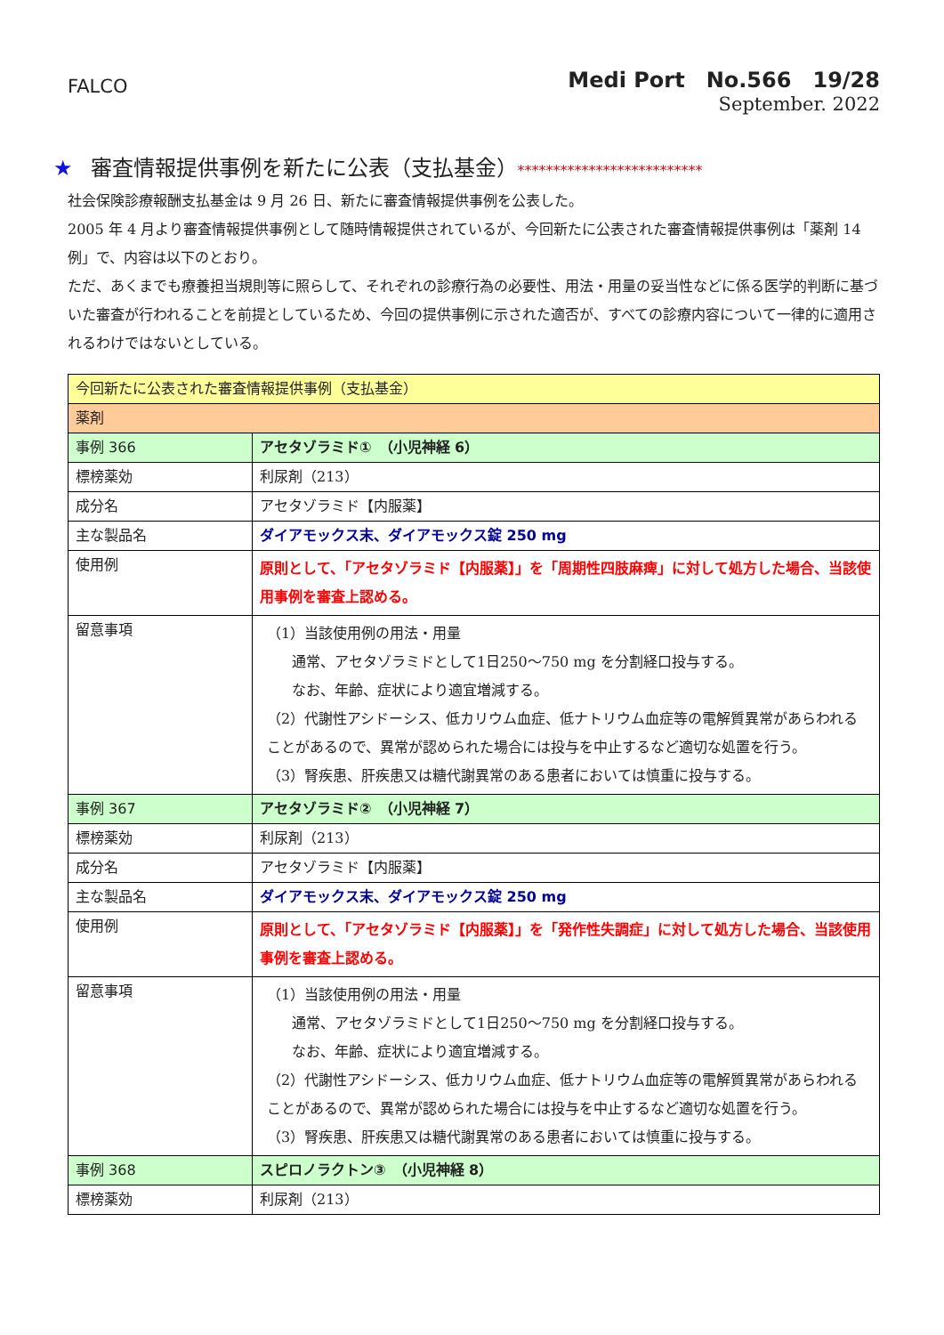FALCO
Medi Port　No.566　19/28
September. 2022
★ 審査情報提供事例を新たに公表（支払基金）**************************
社会保険診療報酬支払基金は 9 月 26 日、新たに審査情報提供事例を公表した。
2005 年 4 月より審査情報提供事例として随時情報提供されているが、今回新たに公表された審査情報提供事例は「薬剤 14 例」で、内容は以下のとおり。
ただ、あくまでも療養担当規則等に照らして、それぞれの診療行為の必要性、用法・用量の妥当性などに係る医学的判断に基づいた審査が行われることを前提としているため、今回の提供事例に示された適否が、すべての診療内容について一律的に適用されるわけではないとしている。
| 今回新たに公表された審査情報提供事例（支払基金） | |
| 薬剤 | |
| 事例 366 | アセタゾラミド① （小児神経 6） |
| 標榜薬効 | 利尿剤（213） |
| 成分名 | アセタゾラミド【内服薬】 |
| 主な製品名 | ダイアモックス末、ダイアモックス錠 250 mg |
| 使用例 | 原則として、「アセタゾラミド【内服薬】」を「周期性四肢麻痺」に対して処方した場合、当該使用事例を審査上認める。 |
| 留意事項 | （1）当該使用例の用法・用量 通常、アセタゾラミドとして1日250～750 mg を分割経口投与する。 なお、年齢、症状により適宜増減する。 （2）代謝性アシドーシス、低カリウム血症、低ナトリウム血症等の電解質異常があらわれることがあるので、異常が認められた場合には投与を中止するなど適切な処置を行う。 （3）腎疾患、肝疾患又は糖代謝異常のある患者においては慎重に投与する。 |
| 事例 367 | アセタゾラミド② （小児神経 7） |
| 標榜薬効 | 利尿剤（213） |
| 成分名 | アセタゾラミド【内服薬】 |
| 主な製品名 | ダイアモックス末、ダイアモックス錠 250 mg |
| 使用例 | 原則として、「アセタゾラミド【内服薬】」を「発作性失調症」に対して処方した場合、当該使用事例を審査上認める。 |
| 留意事項 | （1）当該使用例の用法・用量 通常、アセタゾラミドとして1日250～750 mg を分割経口投与する。 なお、年齢、症状により適宜増減する。 （2）代謝性アシドーシス、低カリウム血症、低ナトリウム血症等の電解質異常があらわれることがあるので、異常が認められた場合には投与を中止するなど適切な処置を行う。 （3）腎疾患、肝疾患又は糖代謝異常のある患者においては慎重に投与する。 |
| 事例 368 | スピロノラクトン③ （小児神経 8） |
| 標榜薬効 | 利尿剤（213） |